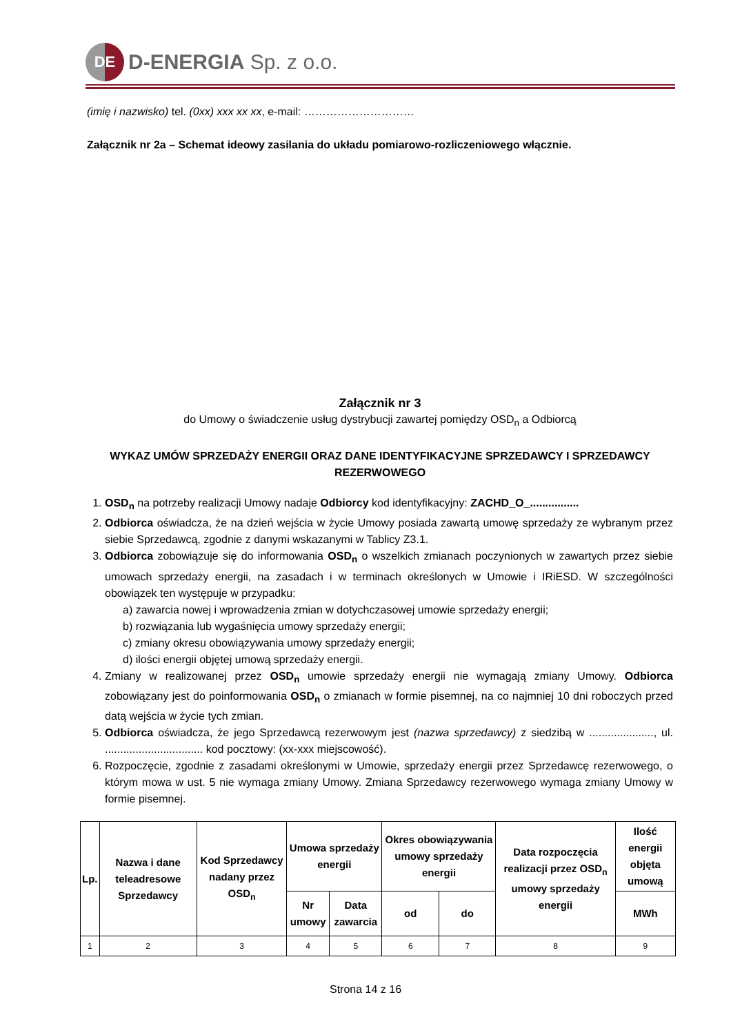DE
D-ENERGIA Sp. z o.o.
(imię i nazwisko) tel. (0xx) xxx xx xx, e-mail: …………………………
Załącznik nr 2a – Schemat ideowy zasilania do układu pomiarowo-rozliczeniowego włącznie.
Załącznik nr 3
do Umowy o świadczenie usług dystrybucji zawartej pomiędzy OSD<sub>n</sub> a Odbiorcą
WYKAZ UMÓW SPRZEDAŻY ENERGII ORAZ DANE IDENTYFIKACYJNE SPRZEDAWCY I SPRZEDAWCY REZERWOWEGO
1. OSD<sub>n</sub> na potrzeby realizacji Umowy nadaje Odbiorcy kod identyfikacyjny: ZACHD_O_................
2. Odbiorca oświadcza, że na dzień wejścia w życie Umowy posiada zawartą umowę sprzedaży ze wybranym przez siebie Sprzedawcą, zgodnie z danymi wskazanymi w Tablicy Z3.1.
3. Odbiorca zobowiązuje się do informowania OSD<sub>n</sub> o wszelkich zmianach poczynionych w zawartych przez siebie umowach sprzedaży energii, na zasadach i w terminach określonych w Umowie i IRiESD. W szczególności obowiązek ten występuje w przypadku:
a) zawarcia nowej i wprowadzenia zmian w dotychczasowej umowie sprzedaży energii;
b) rozwiązania lub wygaśnięcia umowy sprzedaży energii;
c) zmiany okresu obowiązywania umowy sprzedaży energii;
d) ilości energii objętej umową sprzedaży energii.
4. Zmiany w realizowanej przez OSD<sub>n</sub> umowie sprzedaży energii nie wymagają zmiany Umowy. Odbiorca zobowiązany jest do poinformowania OSD<sub>n</sub> o zmianach w formie pisemnej, na co najmniej 10 dni roboczych przed datą wejścia w życie tych zmian.
5. Odbiorca oświadcza, że jego Sprzedawcą rezerwowym jest (nazwa sprzedawcy) z siedzibą w ....................., ul. ................................ kod pocztowy: (xx-xxx miejscowość).
6. Rozpoczęcie, zgodnie z zasadami określonymi w Umowie, sprzedaży energii przez Sprzedawcę rezerwowego, o którym mowa w ust. 5 nie wymaga zmiany Umowy. Zmiana Sprzedawcy rezerwowego wymaga zmiany Umowy w formie pisemnej.
| Lp. | Nazwa i dane teleadresowe Sprzedawcy | Kod Sprzedawcy nadany przez OSD<sub>n</sub> | Umowa sprzedaży energii | | Okres obowiązywania umowy sprzedaży energii | | Data rozpoczęcia realizacji przez OSD<sub>n</sub> umowy sprzedaży energii | Ilość energii objęta umową |
| --- | --- | --- | --- | --- | --- | --- | --- | --- |
| | | | Nr umowy | Data zawarcia | od | do | | MWh |
| 1 | 2 | 3 | 4 | 5 | 6 | 7 | 8 | 9 |
Strona 14 z 16